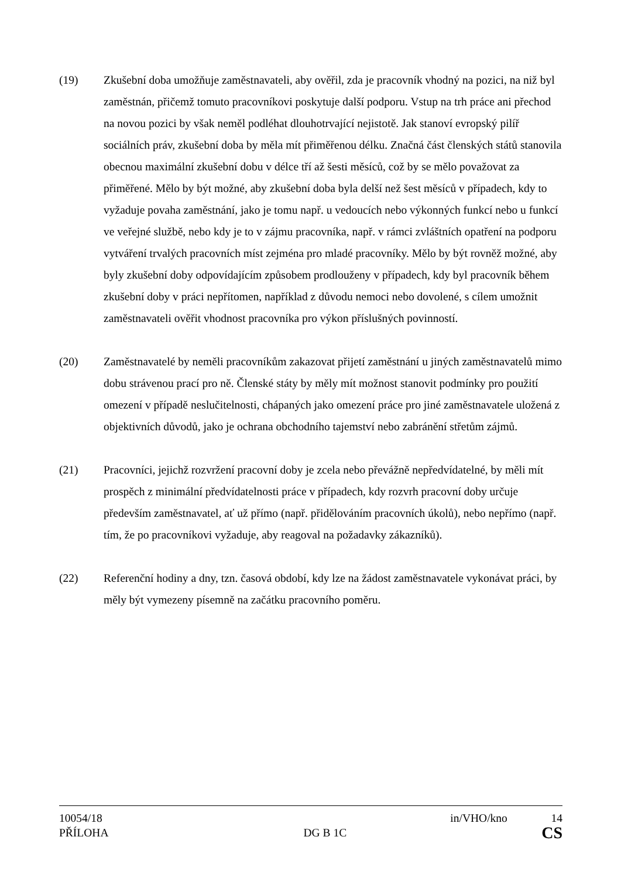(19) Zkušební doba umožňuje zaměstnavateli, aby ověřil, zda je pracovník vhodný na pozici, na niž byl zaměstnán, přičemž tomuto pracovníkovi poskytuje další podporu. Vstup na trh práce ani přechod na novou pozici by však neměl podléhat dlouhotrvající nejistotě. Jak stanoví evropský pilíř sociálních práv, zkušební doba by měla mít přiměřenou délku. Značná část členských států stanovila obecnou maximální zkušební dobu v délce tří až šesti měsíců, což by se mělo považovat za přiměřené. Mělo by být možné, aby zkušební doba byla delší než šest měsíců v případech, kdy to vyžaduje povaha zaměstnání, jako je tomu např. u vedoucích nebo výkonných funkcí nebo u funkcí ve veřejné službě, nebo kdy je to v zájmu pracovníka, např. v rámci zvláštních opatření na podporu vytváření trvalých pracovních míst zejména pro mladé pracovníky. Mělo by být rovněž možné, aby byly zkušební doby odpovídajícím způsobem prodlouženy v případech, kdy byl pracovník během zkušební doby v práci nepřítomen, například z důvodu nemoci nebo dovolené, s cílem umožnit zaměstnavateli ověřit vhodnost pracovníka pro výkon příslušných povinností.
(20) Zaměstnavatelé by neměli pracovníkům zakazovat přijetí zaměstnání u jiných zaměstnavatelů mimo dobu strávenou prací pro ně. Členské státy by měly mít možnost stanovit podmínky pro použití omezení v případě neslučitelnosti, chápaných jako omezení práce pro jiné zaměstnavatele uložená z objektivních důvodů, jako je ochrana obchodního tajemství nebo zabránění střetům zájmů.
(21) Pracovníci, jejichž rozvržení pracovní doby je zcela nebo převážně nepředvídatelné, by měli mít prospěch z minimální předvídatelnosti práce v případech, kdy rozvrh pracovní doby určuje především zaměstnavatel, ať už přímo (např. přidělováním pracovních úkolů), nebo nepřímo (např. tím, že po pracovníkovi vyžaduje, aby reagoval na požadavky zákazníků).
(22) Referenční hodiny a dny, tzn. časová období, kdy lze na žádost zaměstnavatele vykonávat práci, by měly být vymezeny písemně na začátku pracovního poměru.
10054/18 in/VHO/kno 14
PŘÍLOHA DG B 1C CS